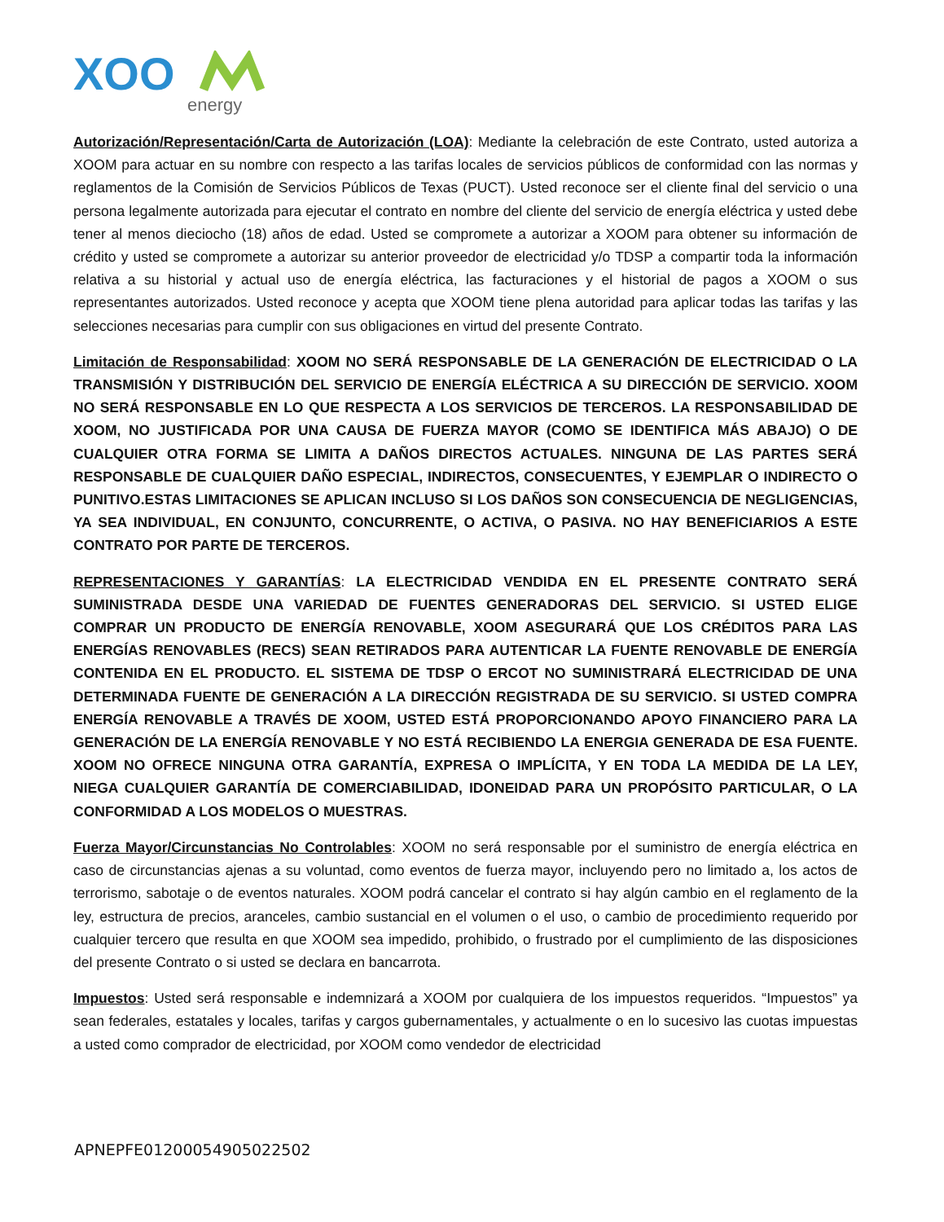XOO
energy
Autorización/Representación/Carta de Autorización (LOA): Mediante la celebración de este Contrato, usted autoriza a XOOM para actuar en su nombre con respecto a las tarifas locales de servicios públicos de conformidad con las normas y reglamentos de la Comisión de Servicios Públicos de Texas (PUCT). Usted reconoce ser el cliente final del servicio o una persona legalmente autorizada para ejecutar el contrato en nombre del cliente del servicio de energía eléctrica y usted debe tener al menos dieciocho (18) años de edad. Usted se compromete a autorizar a XOOM para obtener su información de crédito y usted se compromete a autorizar su anterior proveedor de electricidad y/o TDSP a compartir toda la información relativa a su historial y actual uso de energía eléctrica, las facturaciones y el historial de pagos a XOOM o sus representantes autorizados. Usted reconoce y acepta que XOOM tiene plena autoridad para aplicar todas las tarifas y las selecciones necesarias para cumplir con sus obligaciones en virtud del presente Contrato.
Limitación de Responsabilidad: XOOM NO SERÁ RESPONSABLE DE LA GENERACIÓN DE ELECTRICIDAD O LA TRANSMISIÓN Y DISTRIBUCIÓN DEL SERVICIO DE ENERGÍA ELÉCTRICA A SU DIRECCIÓN DE SERVICIO. XOOM NO SERÁ RESPONSABLE EN LO QUE RESPECTA A LOS SERVICIOS DE TERCEROS. LA RESPONSABILIDAD DE XOOM, NO JUSTIFICADA POR UNA CAUSA DE FUERZA MAYOR (COMO SE IDENTIFICA MÁS ABAJO) O DE CUALQUIER OTRA FORMA SE LIMITA A DAÑOS DIRECTOS ACTUALES. NINGUNA DE LAS PARTES SERÁ RESPONSABLE DE CUALQUIER DAÑO ESPECIAL, INDIRECTOS, CONSECUENTES, Y EJEMPLAR O INDIRECTO O PUNITIVO.ESTAS LIMITACIONES SE APLICAN INCLUSO SI LOS DAÑOS SON CONSECUENCIA DE NEGLIGENCIAS, YA SEA INDIVIDUAL, EN CONJUNTO, CONCURRENTE, O ACTIVA, O PASIVA. NO HAY BENEFICIARIOS A ESTE CONTRATO POR PARTE DE TERCEROS.
REPRESENTACIONES Y GARANTÍAS: LA ELECTRICIDAD VENDIDA EN EL PRESENTE CONTRATO SERÁ SUMINISTRADA DESDE UNA VARIEDAD DE FUENTES GENERADORAS DEL SERVICIO. SI USTED ELIGE COMPRAR UN PRODUCTO DE ENERGÍA RENOVABLE, XOOM ASEGURARÁ QUE LOS CRÉDITOS PARA LAS ENERGÍAS RENOVABLES (RECS) SEAN RETIRADOS PARA AUTENTICAR LA FUENTE RENOVABLE DE ENERGÍA CONTENIDA EN EL PRODUCTO. EL SISTEMA DE TDSP O ERCOT NO SUMINISTRARÁ ELECTRICIDAD DE UNA DETERMINADA FUENTE DE GENERACIÓN A LA DIRECCIÓN REGISTRADA DE SU SERVICIO. SI USTED COMPRA ENERGÍA RENOVABLE A TRAVÉS DE XOOM, USTED ESTÁ PROPORCIONANDO APOYO FINANCIERO PARA LA GENERACIÓN DE LA ENERGÍA RENOVABLE Y NO ESTÁ RECIBIENDO LA ENERGIA GENERADA DE ESA FUENTE. XOOM NO OFRECE NINGUNA OTRA GARANTÍA, EXPRESA O IMPLÍCITA, Y EN TODA LA MEDIDA DE LA LEY, NIEGA CUALQUIER GARANTÍA DE COMERCIABILIDAD, IDONEIDAD PARA UN PROPÓSITO PARTICULAR, O LA CONFORMIDAD A LOS MODELOS O MUESTRAS.
Fuerza Mayor/Circunstancias No Controlables: XOOM no será responsable por el suministro de energía eléctrica en caso de circunstancias ajenas a su voluntad, como eventos de fuerza mayor, incluyendo pero no limitado a, los actos de terrorismo, sabotaje o de eventos naturales. XOOM podrá cancelar el contrato si hay algún cambio en el reglamento de la ley, estructura de precios, aranceles, cambio sustancial en el volumen o el uso, o cambio de procedimiento requerido por cualquier tercero que resulta en que XOOM sea impedido, prohibido, o frustrado por el cumplimiento de las disposiciones del presente Contrato o si usted se declara en bancarrota.
Impuestos: Usted será responsable e indemnizará a XOOM por cualquiera de los impuestos requeridos. “Impuestos” ya sean federales, estatales y locales, tarifas y cargos gubernamentales, y actualmente o en lo sucesivo las cuotas impuestas a usted como comprador de electricidad, por XOOM como vendedor de electricidad
APNEPFE01200054905022502